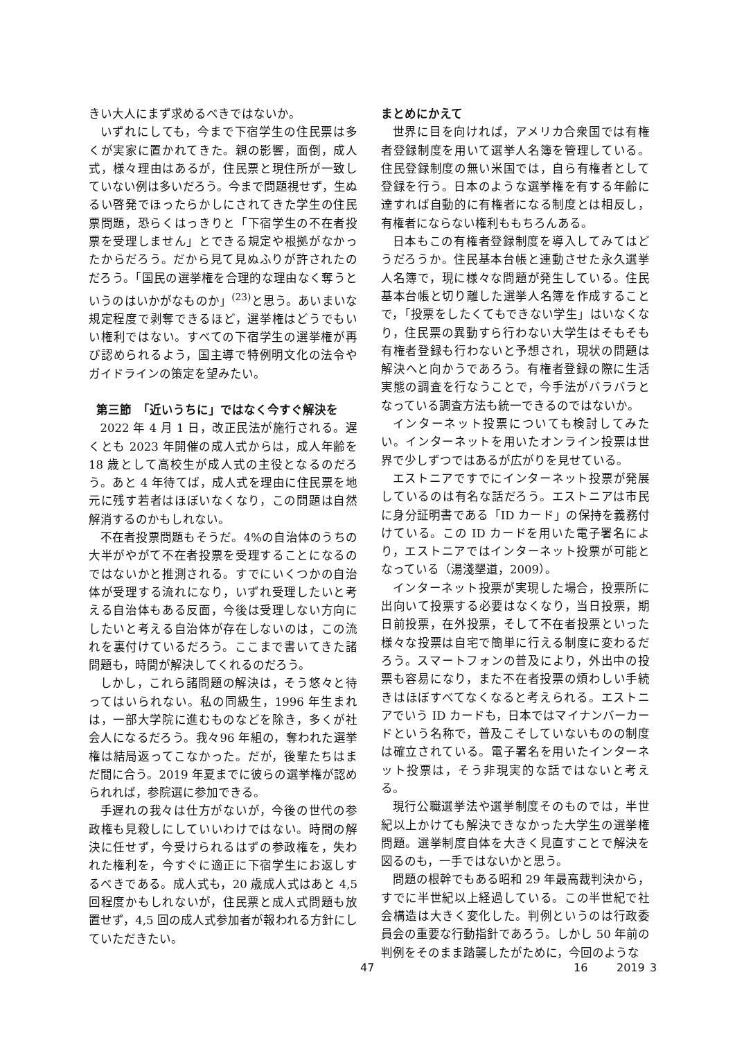きい大人にまず求めるべきではないか。
いずれにしても，今まで下宿学生の住民票は多くが実家に置かれてきた。親の影響，面倒，成人式，様々理由はあるが，住民票と現住所が一致していない例は多いだろう。今まで問題視せず，生ぬるい啓発でほったらかしにされてきた学生の住民票問題，恐らくはっきりと「下宿学生の不在者投票を受理しません」とできる規定や根拠がなかったからだろう。だから見て見ぬふりが許されたのだろう。「国民の選挙権を合理的な理由なく奪うというのはいかがなものか」<sup>(23)</sup>と思う。あいまいな規定程度で剥奪できるほど，選挙権はどうでもいい権利ではない。すべての下宿学生の選挙権が再び認められるよう，国主導で特例明文化の法令やガイドラインの策定を望みたい。
第三節　「近いうちに」ではなく今すぐ解決を
2022 年 4 月 1 日，改正民法が施行される。遅くとも 2023 年開催の成人式からは，成人年齢を 18 歳として高校生が成人式の主役となるのだろう。あと 4 年待てば，成人式を理由に住民票を地元に残す若者はほぼいなくなり，この問題は自然解消するのかもしれない。
不在者投票問題もそうだ。4%の自治体のうちの大半がやがて不在者投票を受理することになるのではないかと推測される。すでにいくつかの自治体が受理する流れになり，いずれ受理したいと考える自治体もある反面，今後は受理しない方向にしたいと考える自治体が存在しないのは，この流れを裏付けているだろう。ここまで書いてきた諸問題も，時間が解決してくれるのだろう。
しかし，これら諸問題の解決は，そう悠々と待ってはいられない。私の同級生，1996 年生まれは，一部大学院に進むものなどを除き，多くが社会人になるだろう。我々96 年組の，奪われた選挙権は結局返ってこなかった。だが，後輩たちはまだ間に合う。2019 年夏までに彼らの選挙権が認められれば，参院選に参加できる。
手遅れの我々は仕方がないが，今後の世代の参政権も見殺しにしていいわけではない。時間の解決に任せず，今受けられるはずの参政権を，失われた権利を，今すぐに適正に下宿学生にお返しするべきである。成人式も，20 歳成人式はあと 4,5 回程度かもしれないが，住民票と成人式問題も放置せず，4,5 回の成人式参加者が報われる方針にしていただきたい。
まとめにかえて
世界に目を向ければ，アメリカ合衆国では有権者登録制度を用いて選挙人名簿を管理している。住民登録制度の無い米国では，自ら有権者として登録を行う。日本のような選挙権を有する年齢に達すれば自動的に有権者になる制度とは相反し，有権者にならない権利ももちろんある。
日本もこの有権者登録制度を導入してみてはどうだろうか。住民基本台帳と連動させた永久選挙人名簿で，現に様々な問題が発生している。住民基本台帳と切り離した選挙人名簿を作成することで，「投票をしたくてもできない学生」はいなくなり，住民票の異動すら行わない大学生はそもそも有権者登録も行わないと予想され，現状の問題は解決へと向かうであろう。有権者登録の際に生活実態の調査を行なうことで，今手法がバラバラとなっている調査方法も統一できるのではないか。
インターネット投票についても検討してみたい。インターネットを用いたオンライン投票は世界で少しずつではあるが広がりを見せている。
エストニアですでにインターネット投票が発展しているのは有名な話だろう。エストニアは市民に身分証明書である「ID カード」の保持を義務付けている。この ID カードを用いた電子署名により，エストニアではインターネット投票が可能となっている（湯淺墾道，2009）。
インターネット投票が実現した場合，投票所に出向いて投票する必要はなくなり，当日投票，期日前投票，在外投票，そして不在者投票といった様々な投票は自宅で簡単に行える制度に変わるだろう。スマートフォンの普及により，外出中の投票も容易になり，また不在者投票の煩わしい手続きはほぼすべてなくなると考えられる。エストニアでいう ID カードも，日本ではマイナンバーカードという名称で，普及こそしていないものの制度は確立されている。電子署名を用いたインターネット投票は，そう非現実的な話ではないと考える。
現行公職選挙法や選挙制度そのものでは，半世紀以上かけても解決できなかった大学生の選挙権問題。選挙制度自体を大きく見直すことで解決を図るのも，一手ではないかと思う。
問題の根幹でもある昭和 29 年最高裁判決から，すでに半世紀以上経過している。この半世紀で社会構造は大きく変化した。判例というのは行政委員会の重要な行動指針であろう。しかし 50 年前の判例をそのまま踏襲したがために，今回のような
47 16 2019 3